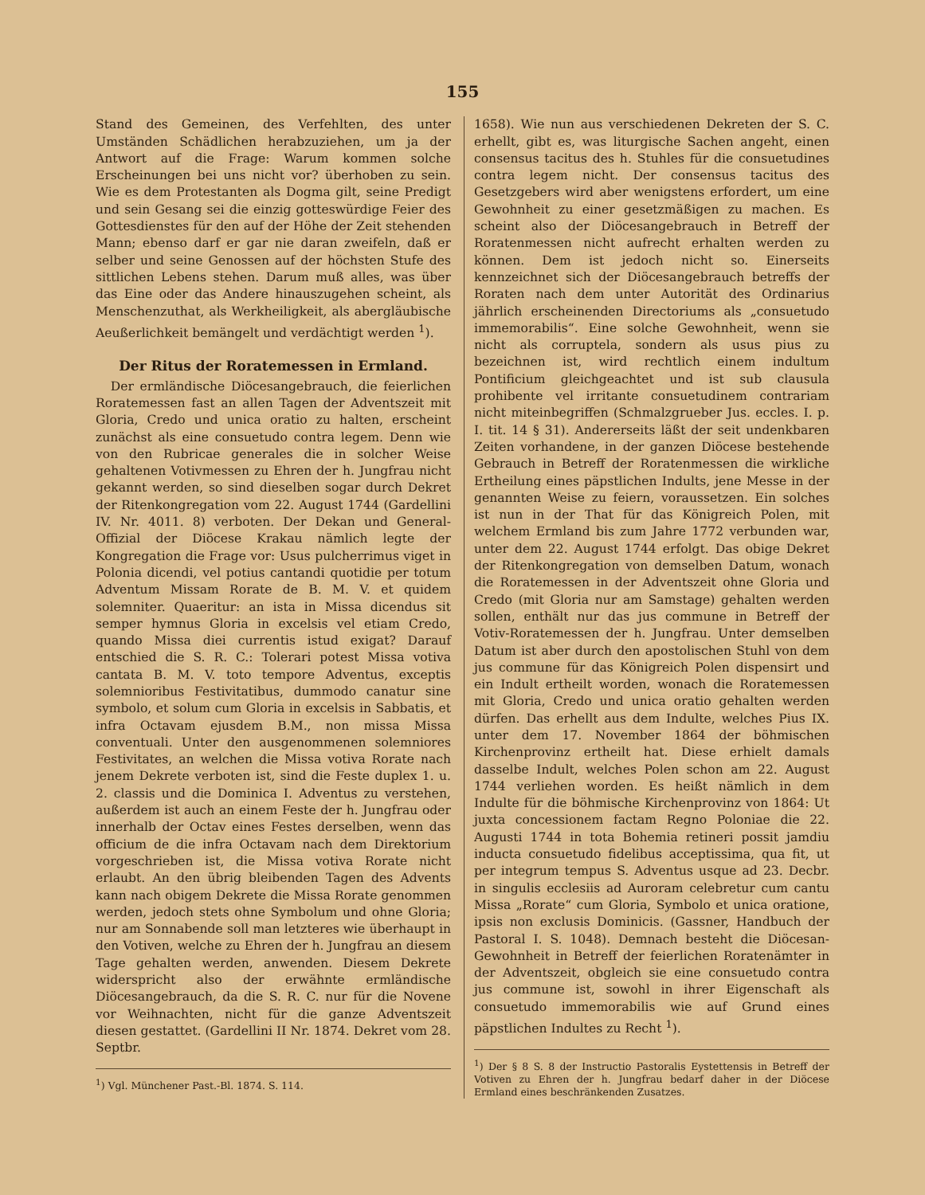155
Stand des Gemeinen, des Verfehlten, des unter Umständen Schädlichen herabzuziehen, um ja der Antwort auf die Frage: Warum kommen solche Erscheinungen bei uns nicht vor? überhoben zu sein. Wie es dem Protestanten als Dogma gilt, seine Predigt und sein Gesang sei die einzig gotteswürdige Feier des Gottesdienstes für den auf der Höhe der Zeit stehenden Mann; ebenso darf er gar nie daran zweifeln, daß er selber und seine Genossen auf der höchsten Stufe des sittlichen Lebens stehen. Darum muß alles, was über das Eine oder das Andere hinauszugehen scheint, als Menschenzuthat, als Werkheiligkeit, als abergläubische Aeußerlichkeit bemängelt und verdächtigt werden <sup>1</sup>).
Der Ritus der Roratemessen in Ermland.
Der ermländische Diöcesangebrauch, die feierlichen Roratemessen fast an allen Tagen der Adventszeit mit Gloria, Credo und unica oratio zu halten, erscheint zunächst als eine consuetudo contra legem. Denn wie von den Rubricae generales die in solcher Weise gehaltenen Votivmessen zu Ehren der h. Jungfrau nicht gekannt werden, so sind dieselben sogar durch Dekret der Ritenkongregation vom 22. August 1744 (Gardellini IV. Nr. 4011. 8) verboten. Der Dekan und General-Offizial der Diöcese Krakau nämlich legte der Kongregation die Frage vor: Usus pulcherrimus viget in Polonia dicendi, vel potius cantandi quotidie per totum Adventum Missam Rorate de B. M. V. et quidem solemniter. Quaeritur: an ista in Missa dicendus sit semper hymnus Gloria in excelsis vel etiam Credo, quando Missa diei currentis istud exigat? Darauf entschied die S. R. C.: Tolerari potest Missa votiva cantata B. M. V. toto tempore Adventus, exceptis solemnioribus Festivitatibus, dummodo canatur sine symbolo, et solum cum Gloria in excelsis in Sabbatis, et infra Octavam ejusdem B.M., non missa Missa conventuali. Unter den ausgenommenen solemniores Festivitates, an welchen die Missa votiva Rorate nach jenem Dekrete verboten ist, sind die Feste duplex 1. u. 2. classis und die Dominica I. Adventus zu verstehen, außerdem ist auch an einem Feste der h. Jungfrau oder innerhalb der Octav eines Festes derselben, wenn das officium de die infra Octavam nach dem Direktorium vorgeschrieben ist, die Missa votiva Rorate nicht erlaubt. An den übrig bleibenden Tagen des Advents kann nach obigem Dekrete die Missa Rorate genommen werden, jedoch stets ohne Symbolum und ohne Gloria; nur am Sonnabende soll man letzteres wie überhaupt in den Votiven, welche zu Ehren der h. Jungfrau an diesem Tage gehalten werden, anwenden. Diesem Dekrete widerspricht also der erwähnte ermländische Diöcesangebrauch, da die S. R. C. nur für die Novene vor Weihnachten, nicht für die ganze Adventszeit diesen gestattet. (Gardellini II Nr. 1874. Dekret vom 28. Septbr.
<sup>1</sup>) Vgl. Münchener Past.-Bl. 1874. S. 114.
1658). Wie nun aus verschiedenen Dekreten der S. C. erhellt, gibt es, was liturgische Sachen angeht, einen consensus tacitus des h. Stuhles für die consuetudines contra legem nicht. Der consensus tacitus des Gesetzgebers wird aber wenigstens erfordert, um eine Gewohnheit zu einer gesetzmäßigen zu machen. Es scheint also der Diöcesangebrauch in Betreff der Roratenmessen nicht aufrecht erhalten werden zu können. Dem ist jedoch nicht so. Einerseits kennzeichnet sich der Diöcesangebrauch betreffs der Roraten nach dem unter Autorität des Ordinarius jährlich erscheinenden Directoriums als „consuetudo immemorabilis“. Eine solche Gewohnheit, wenn sie nicht als corruptela, sondern als usus pius zu bezeichnen ist, wird rechtlich einem indultum Pontificium gleichgeachtet und ist sub clausula prohibente vel irritante consuetudinem contrariam nicht miteinbegriffen (Schmalzgrueber Jus. eccles. I. p. I. tit. 14 § 31). Andererseits läßt der seit undenkbaren Zeiten vorhandene, in der ganzen Diöcese bestehende Gebrauch in Betreff der Roratenmessen die wirkliche Ertheilung eines päpstlichen Indults, jene Messe in der genannten Weise zu feiern, voraussetzen. Ein solches ist nun in der That für das Königreich Polen, mit welchem Ermland bis zum Jahre 1772 verbunden war, unter dem 22. August 1744 erfolgt. Das obige Dekret der Ritenkongregation von demselben Datum, wonach die Roratemessen in der Adventszeit ohne Gloria und Credo (mit Gloria nur am Samstage) gehalten werden sollen, enthält nur das jus commune in Betreff der Votiv-Roratemessen der h. Jungfrau. Unter demselben Datum ist aber durch den apostolischen Stuhl von dem jus commune für das Königreich Polen dispensirt und ein Indult ertheilt worden, wonach die Roratemessen mit Gloria, Credo und unica oratio gehalten werden dürfen. Das erhellt aus dem Indulte, welches Pius IX. unter dem 17. November 1864 der böhmischen Kirchenprovinz ertheilt hat. Diese erhielt damals dasselbe Indult, welches Polen schon am 22. August 1744 verliehen worden. Es heißt nämlich in dem Indulte für die böhmische Kirchenprovinz von 1864: Ut juxta concessionem factam Regno Poloniae die 22. Augusti 1744 in tota Bohemia retineri possit jamdiu inducta consuetudo fidelibus acceptissima, qua fit, ut per integrum tempus S. Adventus usque ad 23. Decbr. in singulis ecclesiis ad Auroram celebretur cum cantu Missa „Rorate“ cum Gloria, Symbolo et unica oratione, ipsis non exclusis Dominicis. (Gassner, Handbuch der Pastoral I. S. 1048). Demnach besteht die Diöcesan-Gewohnheit in Betreff der feierlichen Roratenämter in der Adventszeit, obgleich sie eine consuetudo contra jus commune ist, sowohl in ihrer Eigenschaft als consuetudo immemorabilis wie auf Grund eines päpstlichen Indultes zu Recht <sup>1</sup>).
<sup>1</sup>) Der § 8 S. 8 der Instructio Pastoralis Eystettensis in Betreff der Votiven zu Ehren der h. Jungfrau bedarf daher in der Diöcese Ermland eines beschränkenden Zusatzes.